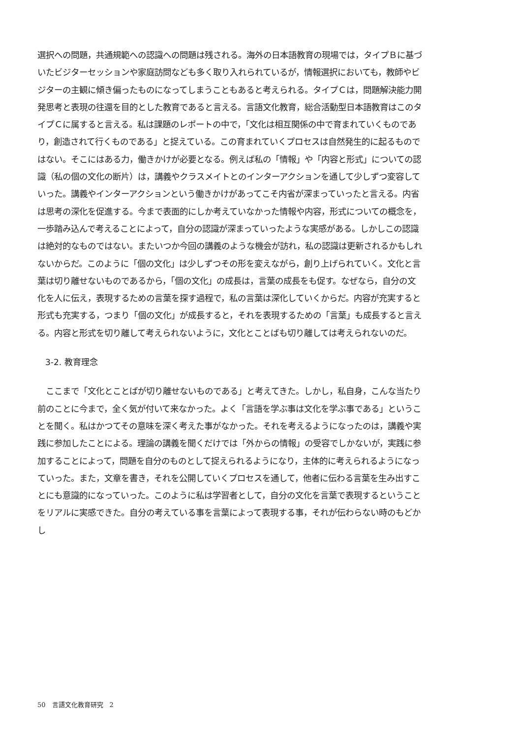選択への問題，共通規範への認識への問題は残される。海外の日本語教育の現場では，タイプＢに基づいたビジターセッションや家庭訪問なども多く取り入れられているが，情報選択においても，教師やビジターの主観に傾き偏ったものになってしまうこともあると考えられる。タイプＣは，問題解決能力開発思考と表現の往還を目的とした教育であると言える。言語文化教育，総合活動型日本語教育はこのタイプＣに属すると言える。私は課題のレポートの中で，「文化は相互関係の中で育まれていくものであり，創造されて行くものである」と捉えている。この育まれていくプロセスは自然発生的に起るものではない。そこにはある力，働きかけが必要となる。例えば私の「情報」や「内容と形式」についての認識（私の個の文化の断片）は，講義やクラスメイトとのインターアクションを通して少しずつ変容していった。講義やインターアクションという働きかけがあってこそ内省が深まっていったと言える。内省は思考の深化を促進する。今まで表面的にしか考えていなかった情報や内容，形式についての概念を，一歩踏み込んで考えることによって，自分の認識が深まっていったような実感がある。しかしこの認識は絶対的なものではない。またいつか今回の講義のような機会が訪れ，私の認識は更新されるかもしれないからだ。このように「個の文化」は少しずつその形を変えながら，創り上げられていく。文化と言葉は切り離せないものであるから，「個の文化」の成長は，言葉の成長をも促す。なぜなら，自分の文化を人に伝え，表現するための言葉を探す過程で，私の言葉は深化していくからだ。内容が充実すると形式も充実する，つまり「個の文化」が成長すると，それを表現するための「言葉」も成長すると言える。内容と形式を切り離して考えられないように，文化とことばも切り離しては考えられないのだ。
3-2. 教育理念
　ここまで「文化とことばが切り離せないものである」と考えてきた。しかし，私自身，こんな当たり前のことに今まで，全く気が付いて来なかった。よく「言語を学ぶ事は文化を学ぶ事である」ということを聞く。私はかつてその意味を深く考えた事がなかった。それを考えるようになったのは，講義や実践に参加したことによる。理論の講義を聞くだけでは「外からの情報」の受容でしかないが，実践に参加することによって，問題を自分のものとして捉えられるようになり，主体的に考えられるようになっていった。また，文章を書き，それを公開していくプロセスを通して，他者に伝わる言葉を生み出すことにも意識的になっていった。このように私は学習者として，自分の文化を言葉で表現するということをリアルに実感できた。自分の考えている事を言葉によって表現する事，それが伝わらない時のもどかし
50　言語文化教育研究　2